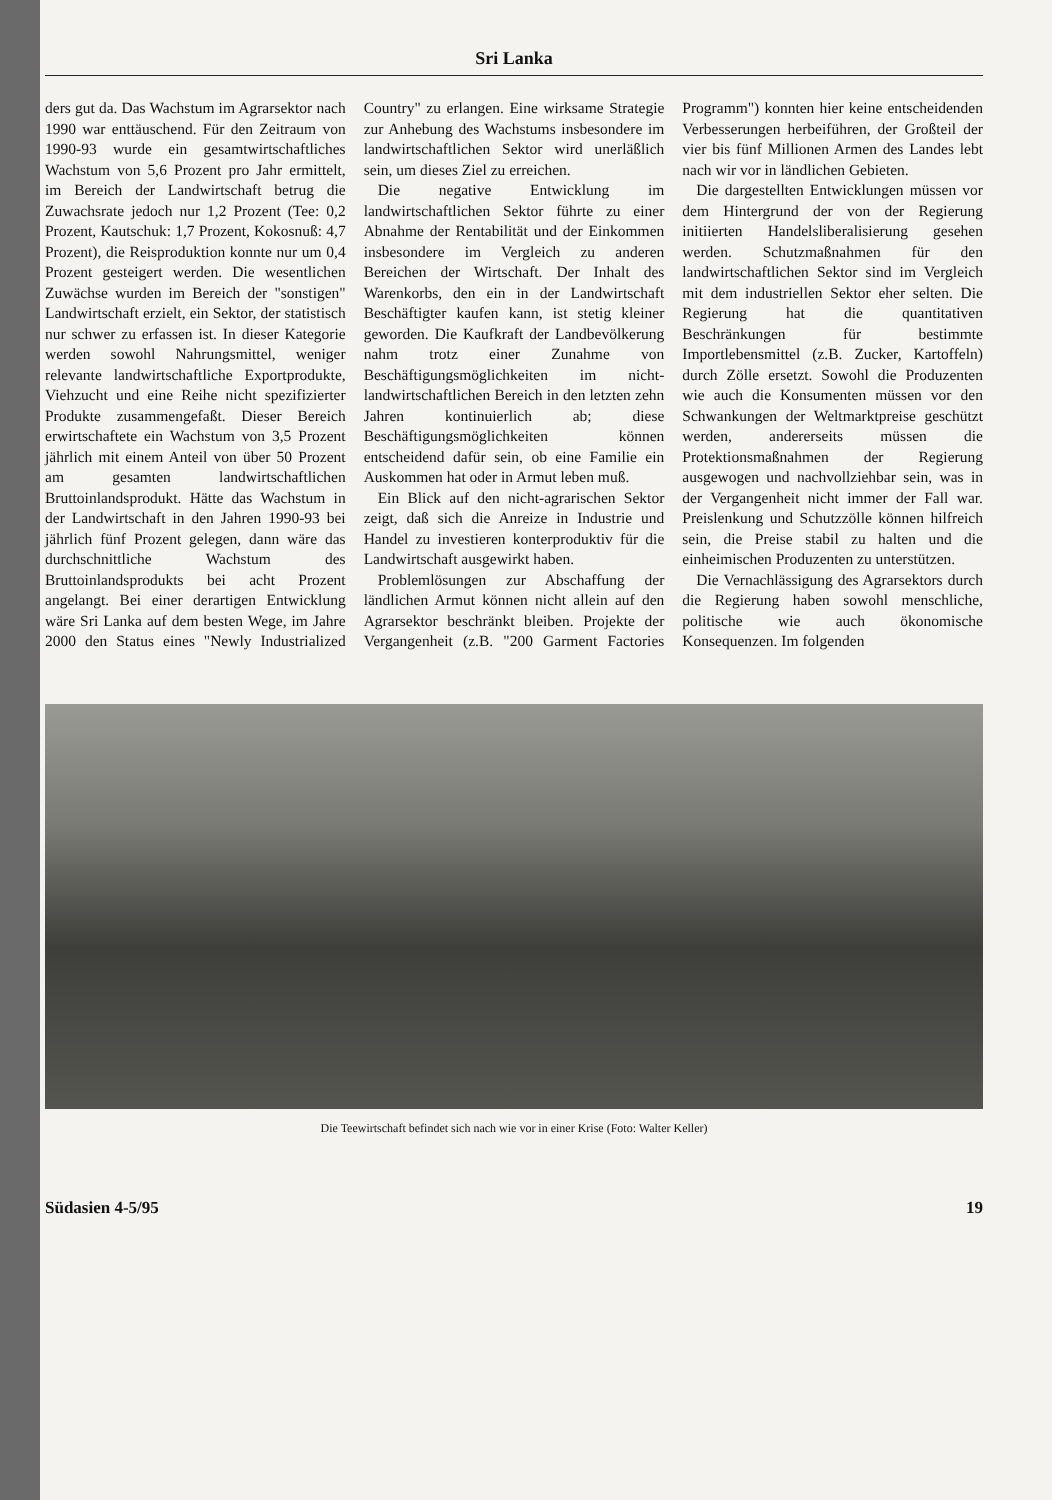Sri Lanka
ders gut da. Das Wachstum im Agrarsektor nach 1990 war enttäuschend. Für den Zeitraum von 1990-93 wurde ein gesamtwirtschaftliches Wachstum von 5,6 Prozent pro Jahr ermittelt, im Bereich der Landwirtschaft betrug die Zuwachsrate jedoch nur 1,2 Prozent (Tee: 0,2 Prozent, Kautschuk: 1,7 Prozent, Kokosnuß: 4,7 Prozent), die Reisproduktion konnte nur um 0,4 Prozent gesteigert werden. Die wesentlichen Zuwächse wurden im Bereich der "sonstigen" Landwirtschaft erzielt, ein Sektor, der statistisch nur schwer zu erfassen ist. In dieser Kategorie werden sowohl Nahrungsmittel, weniger relevante landwirtschaftliche Exportprodukte, Viehzucht und eine Reihe nicht spezifizierter Produkte zusammengefaßt. Dieser Bereich erwirtschaftete ein Wachstum von 3,5 Prozent jährlich mit einem Anteil von über 50 Prozent am gesamten landwirtschaftlichen Bruttoinlandsprodukt. Hätte das Wachstum in der Landwirtschaft in den Jahren 1990-93 bei jährlich fünf Prozent gelegen, dann wäre das durchschnittliche Wachstum des Bruttoinlandsprodukts bei acht Prozent angelangt. Bei einer derartigen Entwicklung wäre Sri Lanka auf dem besten Wege, im Jahre 2000 den Status eines "Newly Industrialized Country" zu erlangen. Eine wirksame Strategie zur Anhebung des Wachstums insbesondere im landwirtschaftlichen Sektor wird unerläßlich sein, um dieses Ziel zu erreichen.
Die negative Entwicklung im landwirtschaftlichen Sektor führte zu einer Abnahme der Rentabilität und der Einkommen insbesondere im Vergleich zu anderen Bereichen der Wirtschaft. Der Inhalt des Warenkorbs, den ein in der Landwirtschaft Beschäftigter kaufen kann, ist stetig kleiner geworden. Die Kaufkraft der Landbevölkerung nahm trotz einer Zunahme von Beschäftigungsmöglichkeiten im nicht-landwirtschaftlichen Bereich in den letzten zehn Jahren kontinuierlich ab; diese Beschäftigungsmöglichkeiten können entscheidend dafür sein, ob eine Familie ein Auskommen hat oder in Armut leben muß.
Ein Blick auf den nicht-agrarischen Sektor zeigt, daß sich die Anreize in Industrie und Handel zu investieren konterproduktiv für die Landwirtschaft ausgewirkt haben.
Problemlösungen zur Abschaffung der ländlichen Armut können nicht allein auf den Agrarsektor beschränkt bleiben. Projekte der Vergangenheit (z.B. "200 Garment Factories Programm") konnten hier keine entscheidenden Verbesserungen herbeiführen, der Großteil der vier bis fünf Millionen Armen des Landes lebt nach wir vor in ländlichen Gebieten.
Die dargestellten Entwicklungen müssen vor dem Hintergrund der von der Regierung initiierten Handelsliberalisierung gesehen werden. Schutzmaßnahmen für den landwirtschaftlichen Sektor sind im Vergleich mit dem industriellen Sektor eher selten. Die Regierung hat die quantitativen Beschränkungen für bestimmte Importlebensmittel (z.B. Zucker, Kartoffeln) durch Zölle ersetzt. Sowohl die Produzenten wie auch die Konsumenten müssen vor den Schwankungen der Weltmarktpreise geschützt werden, andererseits müssen die Protektionsmaßnahmen der Regierung ausgewogen und nachvollziehbar sein, was in der Vergangenheit nicht immer der Fall war. Preislenkung und Schutzzölle können hilfreich sein, die Preise stabil zu halten und die einheimischen Produzenten zu unterstützen.
Die Vernachlässigung des Agrarsektors durch die Regierung haben sowohl menschliche, politische wie auch ökonomische Konsequenzen. Im folgenden
Die Teewirtschaft befindet sich nach wie vor in einer Krise (Foto: Walter Keller)
Südasien 4-5/95 19